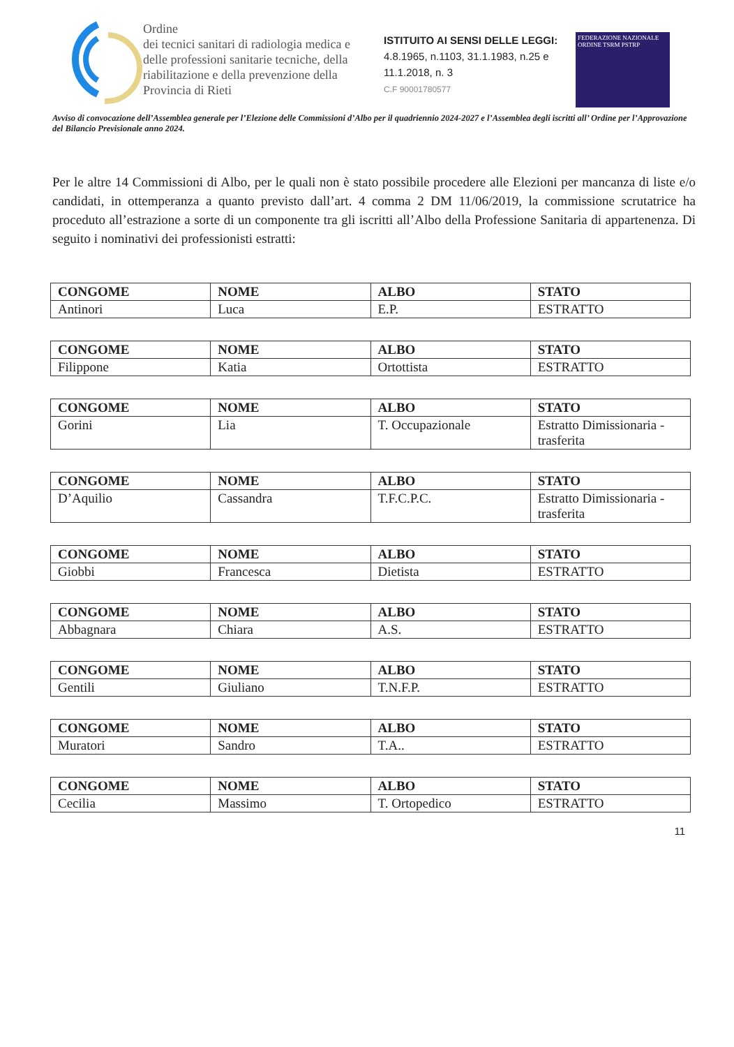Ordine
dei tecnici sanitari di radiologia medica e delle professioni sanitarie tecniche, della riabilitazione e della prevenzione della Provincia di Rieti
ISTITUITO AI SENSI DELLE LEGGI:
4.8.1965, n.1103, 31.1.1983, n.25 e 11.1.2018, n. 3
C.F 90001780577
FEDERAZIONE NAZIONALE
ORDINE TSRM PSTRP
Avviso di convocazione dell’Assemblea generale per l’Elezione delle Commissioni d’Albo per il quadriennio 2024-2027 e l’Assemblea degli iscritti all’ Ordine per l’Approvazione del Bilancio Previsionale anno 2024.
Per le altre 14 Commissioni di Albo, per le quali non è stato possibile procedere alle Elezioni per mancanza di liste e/o candidati, in ottemperanza a quanto previsto dall’art. 4 comma 2 DM 11/06/2019, la commissione scrutatrice ha proceduto all’estrazione a sorte di un componente tra gli iscritti all’Albo della Professione Sanitaria di appartenenza. Di seguito i nominativi dei professionisti estratti:
| CONGOME | NOME | ALBO | STATO |
| --- | --- | --- | --- |
| Antinori | Luca | E.P. | ESTRATTO |
| CONGOME | NOME | ALBO | STATO |
| --- | --- | --- | --- |
| Filippone | Katia | Ortottista | ESTRATTO |
| CONGOME | NOME | ALBO | STATO |
| --- | --- | --- | --- |
| Gorini | Lia | T. Occupazionale | Estratto Dimissionaria -trasferita |
| CONGOME | NOME | ALBO | STATO |
| --- | --- | --- | --- |
| D’Aquilio | Cassandra | T.F.C.P.C. | Estratto Dimissionaria -trasferita |
| CONGOME | NOME | ALBO | STATO |
| --- | --- | --- | --- |
| Giobbi | Francesca | Dietista | ESTRATTO |
| CONGOME | NOME | ALBO | STATO |
| --- | --- | --- | --- |
| Abbagnara | Chiara | A.S. | ESTRATTO |
| CONGOME | NOME | ALBO | STATO |
| --- | --- | --- | --- |
| Gentili | Giuliano | T.N.F.P. | ESTRATTO |
| CONGOME | NOME | ALBO | STATO |
| --- | --- | --- | --- |
| Muratori | Sandro | T.A.. | ESTRATTO |
| CONGOME | NOME | ALBO | STATO |
| --- | --- | --- | --- |
| Cecilia | Massimo | T. Ortopedico | ESTRATTO |
11